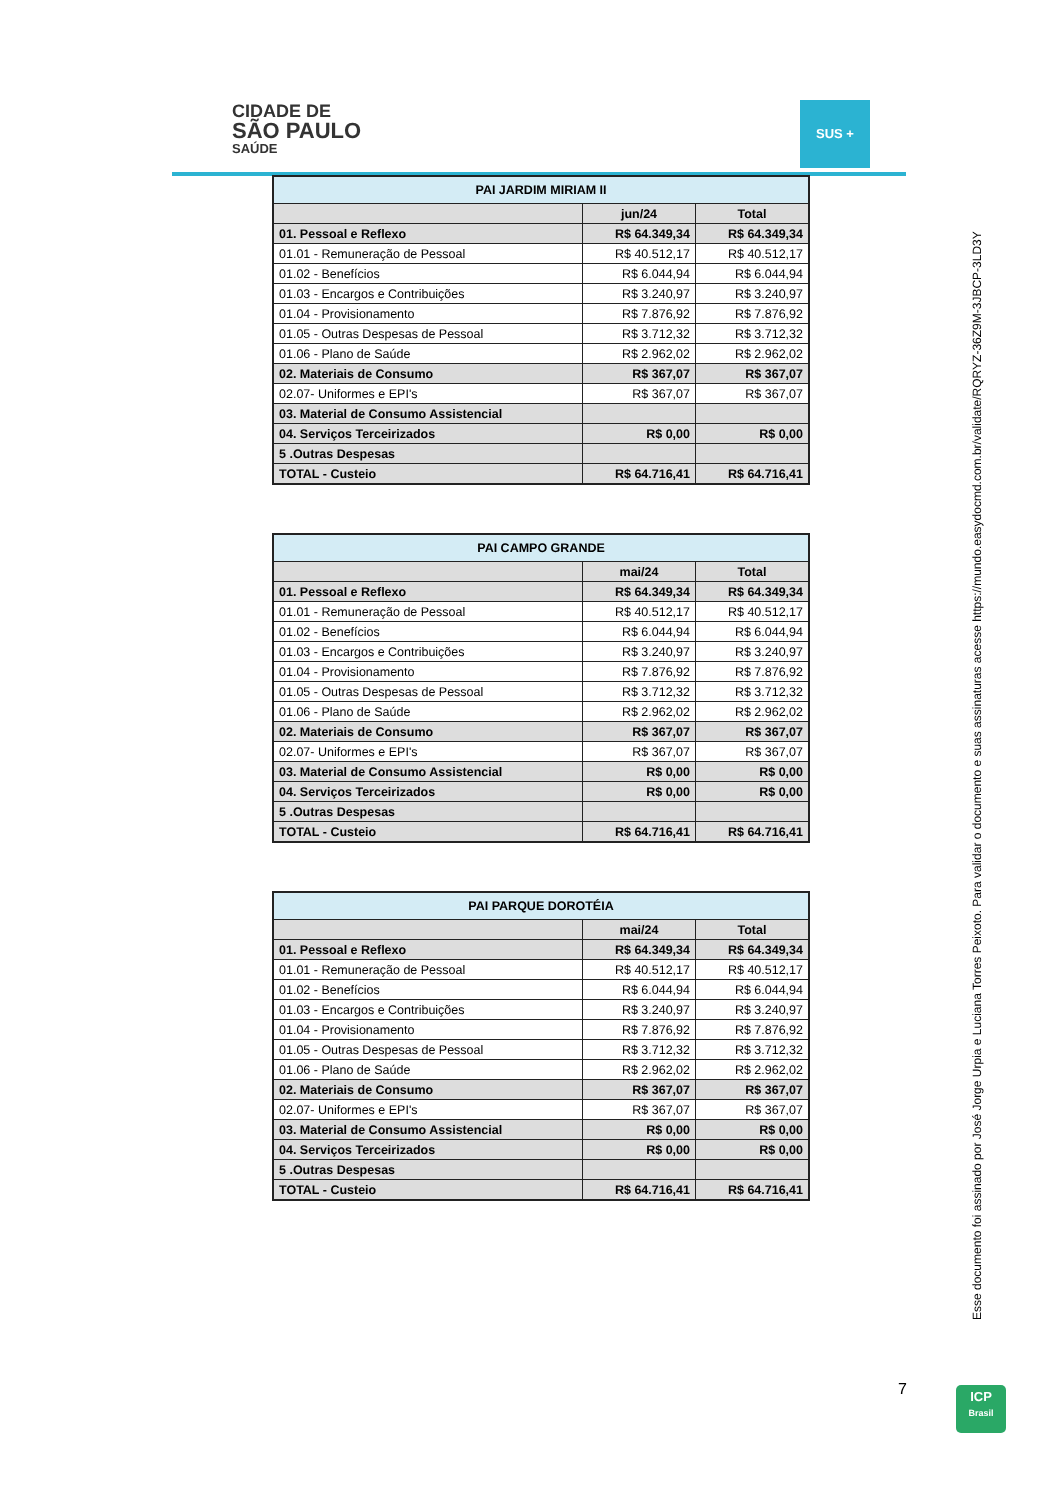CIDADE DE
SÃO PAULO
SAÚDE
SUS +
| PAI JARDIM MIRIAM II | | |
| --- | --- | --- |
| | jun/24 | Total |
| 01. Pessoal e Reflexo | R$ 64.349,34 | R$ 64.349,34 |
| 01.01 - Remuneração de Pessoal | R$ 40.512,17 | R$ 40.512,17 |
| 01.02 - Benefícios | R$ 6.044,94 | R$ 6.044,94 |
| 01.03 - Encargos e Contribuições | R$ 3.240,97 | R$ 3.240,97 |
| 01.04 - Provisionamento | R$ 7.876,92 | R$ 7.876,92 |
| 01.05 - Outras Despesas de Pessoal | R$ 3.712,32 | R$ 3.712,32 |
| 01.06 - Plano de Saúde | R$ 2.962,02 | R$ 2.962,02 |
| 02. Materiais de Consumo | R$ 367,07 | R$ 367,07 |
| 02.07- Uniformes e EPI's | R$ 367,07 | R$ 367,07 |
| 03. Material de Consumo Assistencial | | |
| 04. Serviços Terceirizados | R$ 0,00 | R$ 0,00 |
| 5 .Outras Despesas | | |
| TOTAL - Custeio | R$ 64.716,41 | R$ 64.716,41 |
| PAI CAMPO GRANDE | | |
| --- | --- | --- |
| | mai/24 | Total |
| 01. Pessoal e Reflexo | R$ 64.349,34 | R$ 64.349,34 |
| 01.01 - Remuneração de Pessoal | R$ 40.512,17 | R$ 40.512,17 |
| 01.02 - Benefícios | R$ 6.044,94 | R$ 6.044,94 |
| 01.03 - Encargos e Contribuições | R$ 3.240,97 | R$ 3.240,97 |
| 01.04 - Provisionamento | R$ 7.876,92 | R$ 7.876,92 |
| 01.05 - Outras Despesas de Pessoal | R$ 3.712,32 | R$ 3.712,32 |
| 01.06 - Plano de Saúde | R$ 2.962,02 | R$ 2.962,02 |
| 02. Materiais de Consumo | R$ 367,07 | R$ 367,07 |
| 02.07- Uniformes e EPI's | R$ 367,07 | R$ 367,07 |
| 03. Material de Consumo Assistencial | R$ 0,00 | R$ 0,00 |
| 04. Serviços Terceirizados | R$ 0,00 | R$ 0,00 |
| 5 .Outras Despesas | | |
| TOTAL - Custeio | R$ 64.716,41 | R$ 64.716,41 |
| PAI PARQUE DOROTÉIA | | |
| --- | --- | --- |
| | mai/24 | Total |
| 01. Pessoal e Reflexo | R$ 64.349,34 | R$ 64.349,34 |
| 01.01 - Remuneração de Pessoal | R$ 40.512,17 | R$ 40.512,17 |
| 01.02 - Benefícios | R$ 6.044,94 | R$ 6.044,94 |
| 01.03 - Encargos e Contribuições | R$ 3.240,97 | R$ 3.240,97 |
| 01.04 - Provisionamento | R$ 7.876,92 | R$ 7.876,92 |
| 01.05 - Outras Despesas de Pessoal | R$ 3.712,32 | R$ 3.712,32 |
| 01.06 - Plano de Saúde | R$ 2.962,02 | R$ 2.962,02 |
| 02. Materiais de Consumo | R$ 367,07 | R$ 367,07 |
| 02.07- Uniformes e EPI's | R$ 367,07 | R$ 367,07 |
| 03. Material de Consumo Assistencial | R$ 0,00 | R$ 0,00 |
| 04. Serviços Terceirizados | R$ 0,00 | R$ 0,00 |
| 5 .Outras Despesas | | |
| TOTAL - Custeio | R$ 64.716,41 | R$ 64.716,41 |
7
Esse documento foi assinado por José Jorge Urpia e Luciana Torres Peixoto. Para validar o documento e suas assinaturas acesse https://mundo.easydocmd.com.br/validate/RQRYZ-36Z9M-3JBCP-3LD3Y
ICP
Brasil